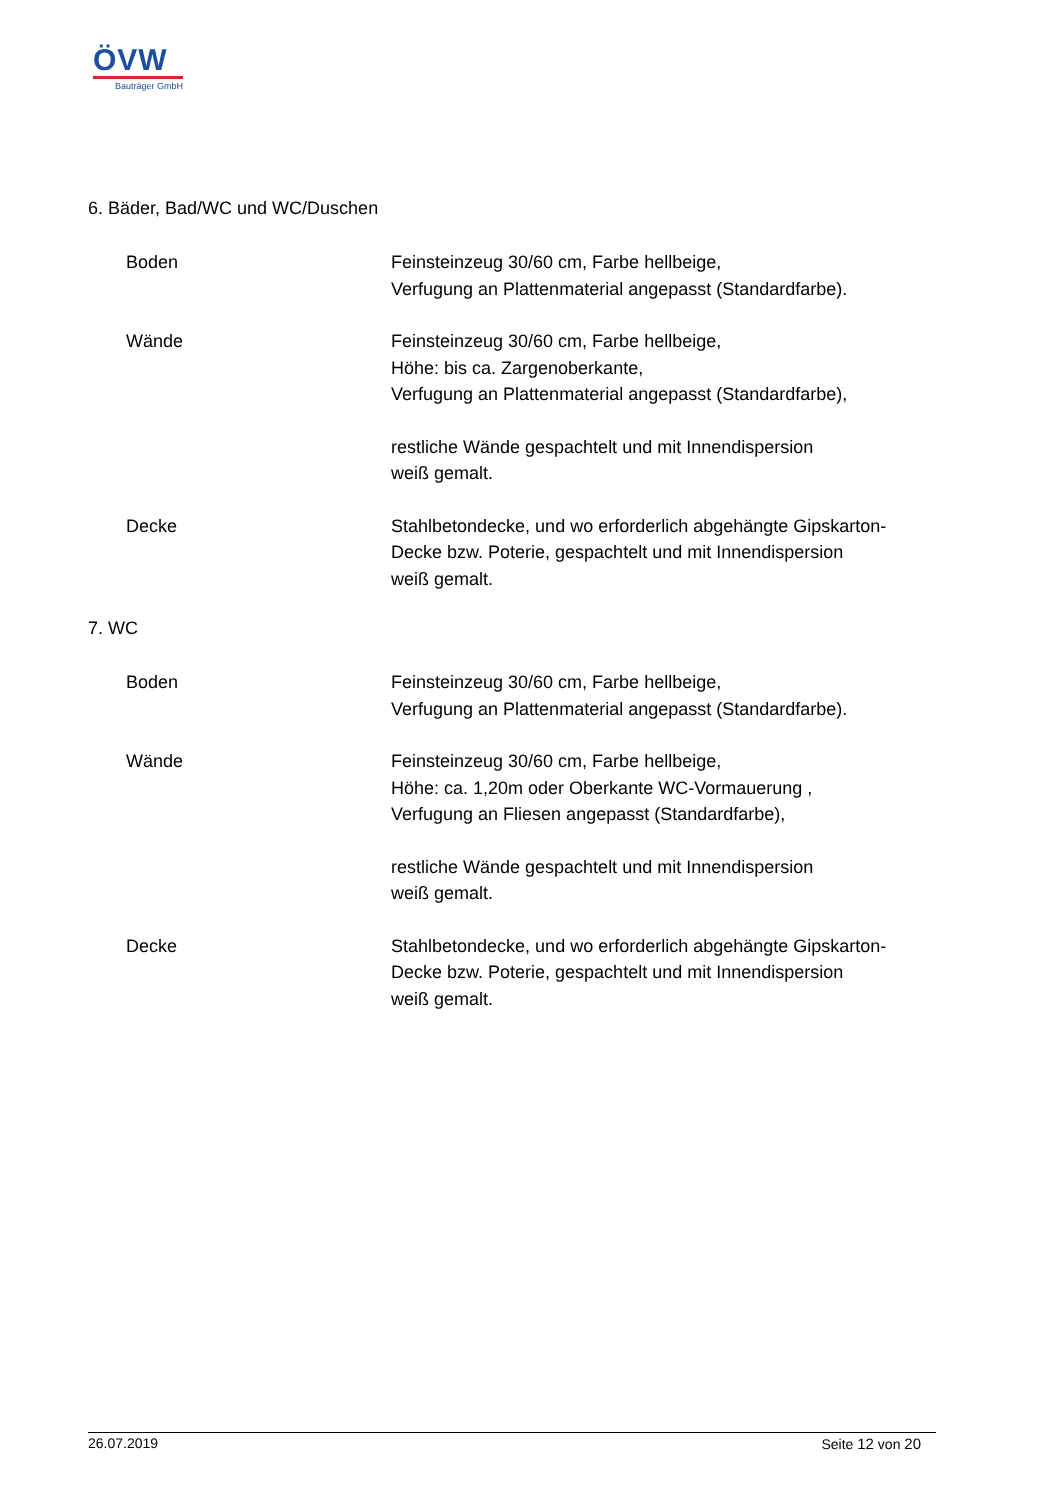ÖVW
Bauträger GmbH
6. Bäder, Bad/WC und WC/Duschen
Boden Feinsteinzeug 30/60 cm, Farbe hellbeige,
Verfugung an Plattenmaterial angepasst (Standardfarbe).
Wände Feinsteinzeug 30/60 cm, Farbe hellbeige,
Höhe: bis ca. Zargenoberkante,
Verfugung an Plattenmaterial angepasst (Standardfarbe),
restliche Wände gespachtelt und mit Innendispersion
weiß gemalt.
Decke Stahlbetondecke, und wo erforderlich abgehängte Gipskarton-
Decke bzw. Poterie, gespachtelt und mit Innendispersion
weiß gemalt.
7. WC
Boden Feinsteinzeug 30/60 cm, Farbe hellbeige,
Verfugung an Plattenmaterial angepasst (Standardfarbe).
Wände Feinsteinzeug 30/60 cm, Farbe hellbeige,
Höhe: ca. 1,20m oder Oberkante WC-Vormauerung ,
Verfugung an Fliesen angepasst (Standardfarbe),
restliche Wände gespachtelt und mit Innendispersion
weiß gemalt.
Decke Stahlbetondecke, und wo erforderlich abgehängte Gipskarton-
Decke bzw. Poterie, gespachtelt und mit Innendispersion
weiß gemalt.
26.07.2019 Seite 12 von 20